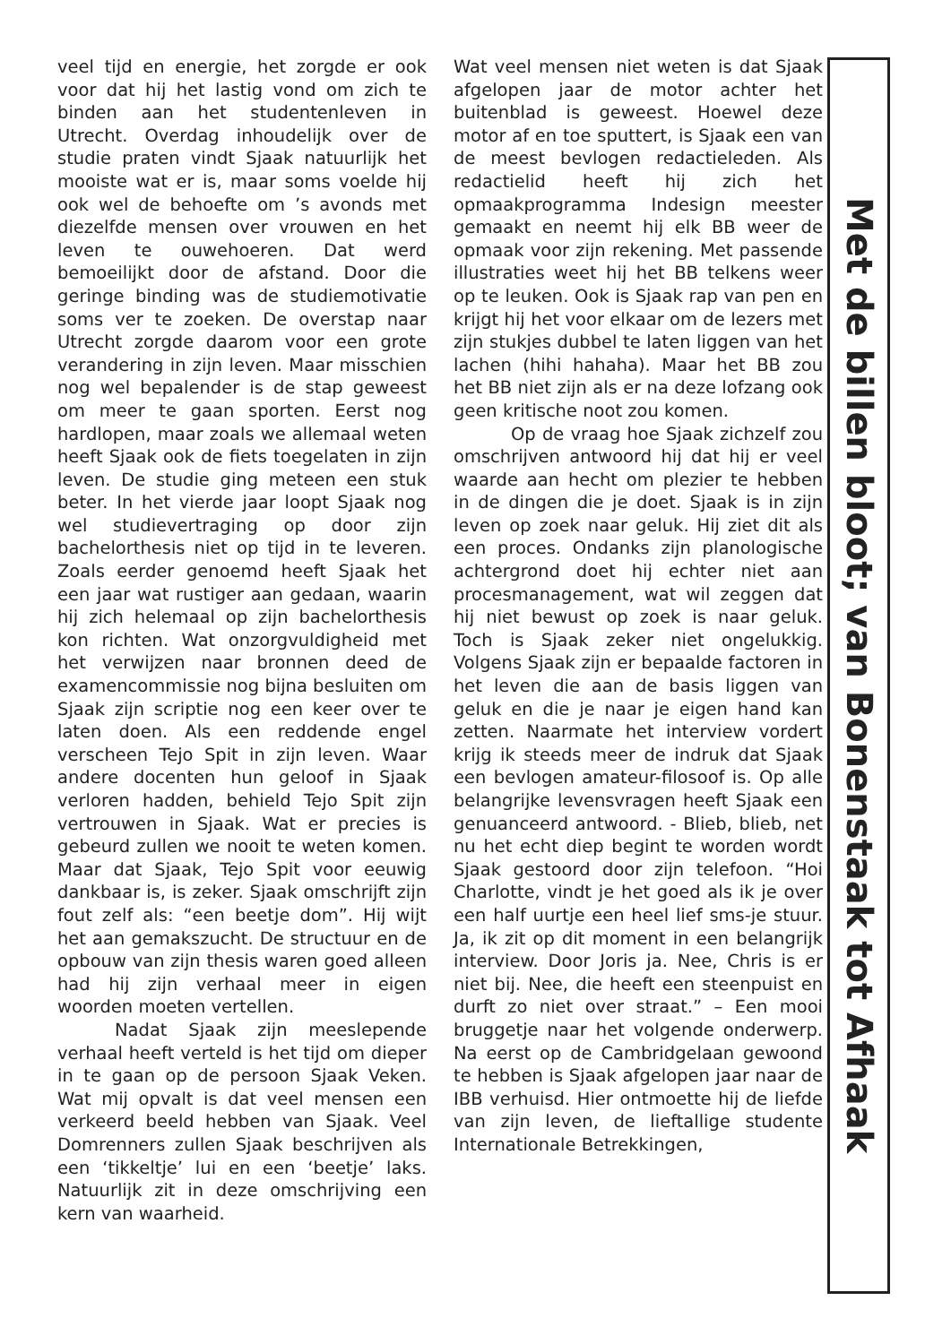veel tijd en energie, het zorgde er ook voor dat hij het lastig vond om zich te binden aan het studentenleven in Utrecht. Overdag inhoudelijk over de studie praten vindt Sjaak natuurlijk het mooiste wat er is, maar soms voelde hij ook wel de behoefte om ’s avonds met diezelfde mensen over vrouwen en het leven te ouwehoeren. Dat werd bemoeilijkt door de afstand. Door die geringe binding was de studiemotivatie soms ver te zoeken. De overstap naar Utrecht zorgde daarom voor een grote verandering in zijn leven. Maar misschien nog wel bepalender is de stap geweest om meer te gaan sporten. Eerst nog hardlopen, maar zoals we allemaal weten heeft Sjaak ook de fiets toegelaten in zijn leven. De studie ging meteen een stuk beter. In het vierde jaar loopt Sjaak nog wel studievertraging op door zijn bachelorthesis niet op tijd in te leveren. Zoals eerder genoemd heeft Sjaak het een jaar wat rustiger aan gedaan, waarin hij zich helemaal op zijn bachelorthesis kon richten. Wat onzorgvuldigheid met het verwijzen naar bronnen deed de examencommissie nog bijna besluiten om Sjaak zijn scriptie nog een keer over te laten doen. Als een reddende engel verscheen Tejo Spit in zijn leven. Waar andere docenten hun geloof in Sjaak verloren hadden, behield Tejo Spit zijn vertrouwen in Sjaak. Wat er precies is gebeurd zullen we nooit te weten komen. Maar dat Sjaak, Tejo Spit voor eeuwig dankbaar is, is zeker. Sjaak omschrijft zijn fout zelf als: “een beetje dom”. Hij wijt het aan gemakszucht. De structuur en de opbouw van zijn thesis waren goed alleen had hij zijn verhaal meer in eigen woorden moeten vertellen.
Nadat Sjaak zijn meeslepende verhaal heeft verteld is het tijd om dieper in te gaan op de persoon Sjaak Veken. Wat mij opvalt is dat veel mensen een verkeerd beeld hebben van Sjaak. Veel Domrenners zullen Sjaak beschrijven als een ‘tikkeltje’ lui en een ‘beetje’ laks. Natuurlijk zit in deze omschrijving een kern van waarheid.
Wat veel mensen niet weten is dat Sjaak afgelopen jaar de motor achter het buitenblad is geweest. Hoewel deze motor af en toe sputtert, is Sjaak een van de meest bevlogen redactieleden. Als redactielid heeft hij zich het opmaakprogramma Indesign meester gemaakt en neemt hij elk BB weer de opmaak voor zijn rekening. Met passende illustraties weet hij het BB telkens weer op te leuken. Ook is Sjaak rap van pen en krijgt hij het voor elkaar om de lezers met zijn stukjes dubbel te laten liggen van het lachen (hihi hahaha). Maar het BB zou het BB niet zijn als er na deze lofzang ook geen kritische noot zou komen.
Op de vraag hoe Sjaak zichzelf zou omschrijven antwoord hij dat hij er veel waarde aan hecht om plezier te hebben in de dingen die je doet. Sjaak is in zijn leven op zoek naar geluk. Hij ziet dit als een proces. Ondanks zijn planologische achtergrond doet hij echter niet aan procesmanagement, wat wil zeggen dat hij niet bewust op zoek is naar geluk. Toch is Sjaak zeker niet ongelukkig. Volgens Sjaak zijn er bepaalde factoren in het leven die aan de basis liggen van geluk en die je naar je eigen hand kan zetten. Naarmate het interview vordert krijg ik steeds meer de indruk dat Sjaak een bevlogen amateur-filosoof is. Op alle belangrijke levensvragen heeft Sjaak een genuanceerd antwoord. - Blieb, blieb, net nu het echt diep begint te worden wordt Sjaak gestoord door zijn telefoon. “Hoi Charlotte, vindt je het goed als ik je over een half uurtje een heel lief sms-je stuur. Ja, ik zit op dit moment in een belangrijk interview. Door Joris ja. Nee, Chris is er niet bij. Nee, die heeft een steenpuist en durft zo niet over straat.” – Een mooi bruggetje naar het volgende onderwerp. Na eerst op de Cambridgelaan gewoond te hebben is Sjaak afgelopen jaar naar de IBB verhuisd. Hier ontmoette hij de liefde van zijn leven, de lieftallige studente Internationale Betrekkingen,
Met de billen bloot; van Bonenstaak tot Afhaak